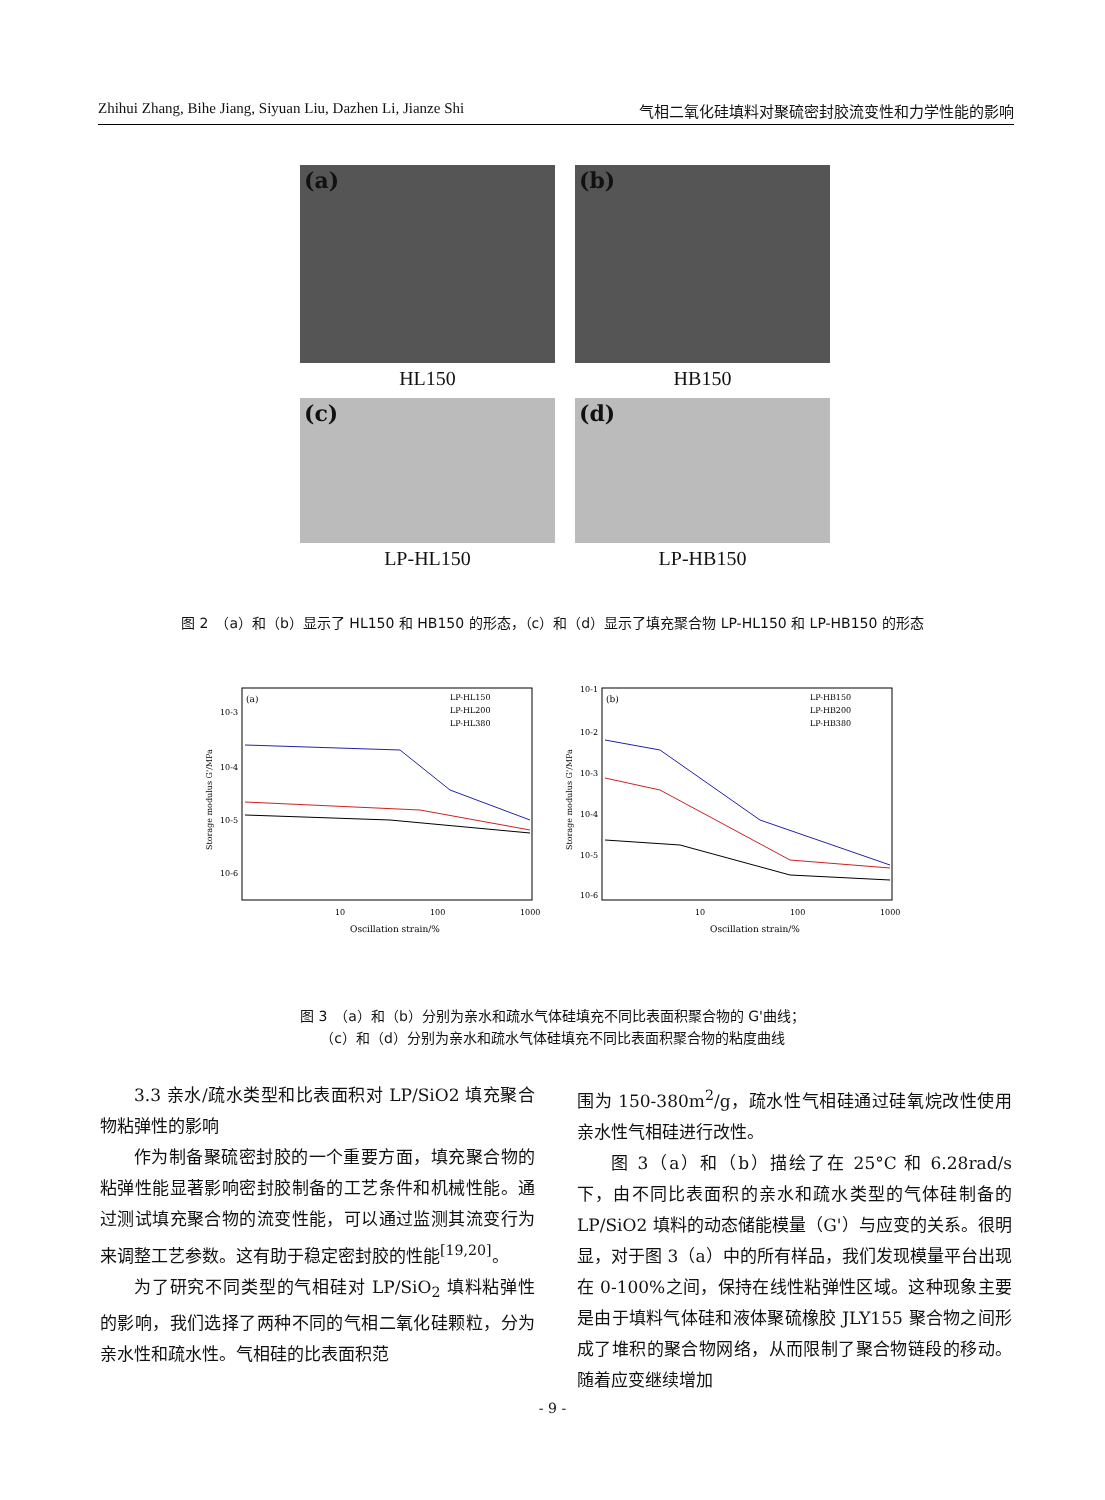Zhihui Zhang, Bihe Jiang, Siyuan Liu, Dazhen Li, Jianze Shi 气相二氧化硅填料对聚硫密封胶流变性和力学性能的影响
(a)
(b)
HL150 HB150
(c)
(d)
LP-HL150 LP-HB150
图 2　（a）和（b）显示了 HL150 和 HB150 的形态，（c）和（d）显示了填充聚合物 LP-HL150 和 LP-HB150 的形态
(a)
LP-HL150
LP-HL200
LP-HL380
10-3
10-4
10-5
10-6
10
100
1000
Oscillation strain/%
Storage modulus G'/MPa
(b)
LP-HB150
LP-HB200
LP-HB380
10-1
10-2
10-3
10-4
10-5
10-6
10
100
1000
Oscillation strain/%
Storage modulus G'/MPa
图 3　（a）和（b）分别为亲水和疏水气体硅填充不同比表面积聚合物的 G'曲线；
（c）和（d）分别为亲水和疏水气体硅填充不同比表面积聚合物的粘度曲线
3.3 亲水/疏水类型和比表面积对 LP/SiO2 填充聚合物粘弹性的影响
作为制备聚硫密封胶的一个重要方面，填充聚合物的粘弹性能显著影响密封胶制备的工艺条件和机械性能。通过测试填充聚合物的流变性能，可以通过监测其流变行为来调整工艺参数。这有助于稳定密封胶的性能<sup>[19,20]</sup>。
为了研究不同类型的气相硅对 LP/SiO<sub>2</sub> 填料粘弹性的影响，我们选择了两种不同的气相二氧化硅颗粒，分为亲水性和疏水性。气相硅的比表面积范
围为 150-380m<sup>2</sup>/g，疏水性气相硅通过硅氧烷改性使用亲水性气相硅进行改性。
图 3（a）和（b）描绘了在 25°C 和 6.28rad/s 下，由不同比表面积的亲水和疏水类型的气体硅制备的 LP/SiO2 填料的动态储能模量（G'）与应变的关系。很明显，对于图 3（a）中的所有样品，我们发现模量平台出现在 0-100%之间，保持在线性粘弹性区域。这种现象主要是由于填料气体硅和液体聚硫橡胶 JLY155 聚合物之间形成了堆积的聚合物网络，从而限制了聚合物链段的移动。随着应变继续增加
- 9 -